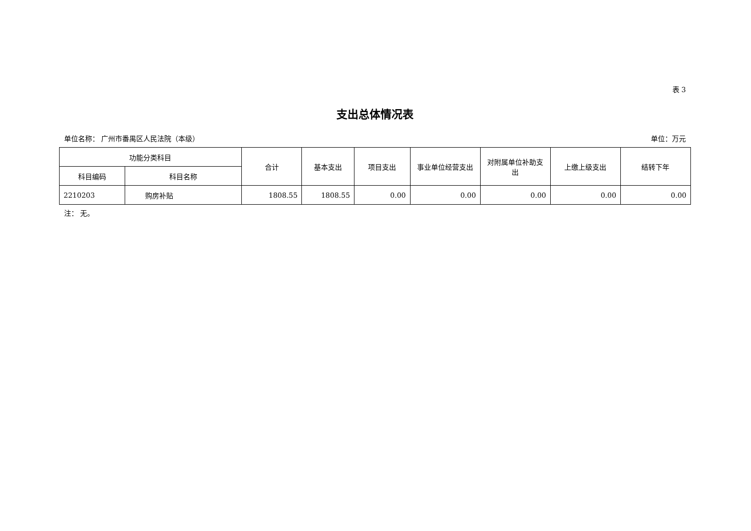表 3
支出总体情况表
单位名称： 广州市番禺区人民法院（本级） 单位：万元
| 功能分类科目 | | 合计 | 基本支出 | 项目支出 | 事业单位经营支出 | 对附属单位补助支出 | 上缴上级支出 | 结转下年 |
| --- | --- | --- | --- | --- | --- | --- | --- | --- |
| 科目编码 | 科目名称 | | | | | | | |
| 2210203 | 购房补贴 | 1808.55 | 1808.55 | 0.00 | 0.00 | 0.00 | 0.00 | 0.00 |
注： 无。